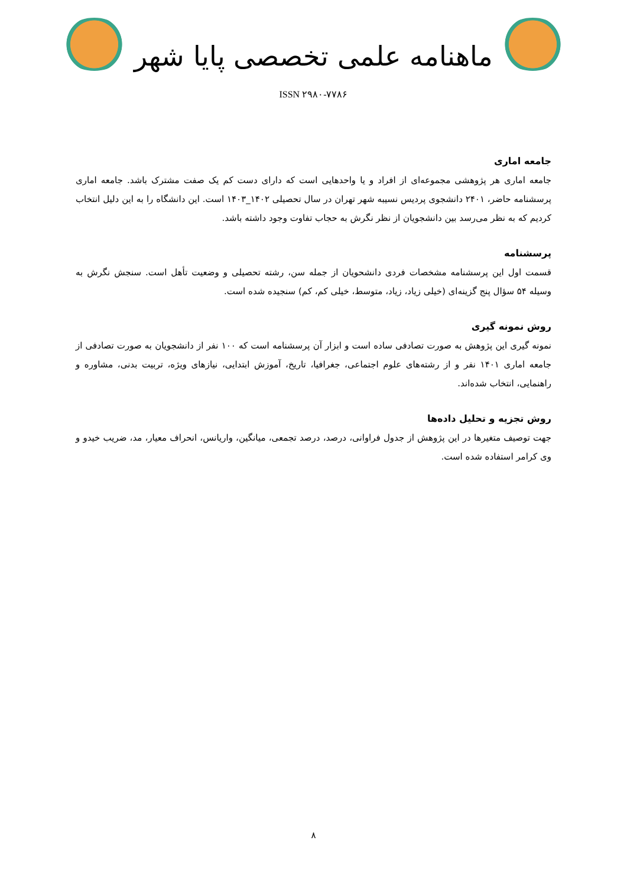ماهنامه علمی تخصصی پایا شهر
ISSN ۲۹۸۰-۷۷۸۶
جامعه اماری
جامعه اماری هر پژوهشی مجموعه‌ای از افراد و یا واحدهایی است که دارای دست کم یک صفت مشترک باشد. جامعه اماری پرسشنامه حاضر، ۲۴۰۱ دانشجوی پردیس نسیبه شهر تهران در سال تحصیلی ۱۴۰۲_۱۴۰۳ است. این دانشگاه را به این دلیل انتخاب کردیم که به نظر می‌رسد بین دانشجویان از نظر نگرش به حجاب تفاوت وجود داشته باشد.
پرسشنامه
قسمت اول این پرسشنامه مشخصات فردی دانشحویان از جمله سن، رشته تحصیلی و وضعیت تأهل است. سنجش نگرش به وسیله ۵۴ سؤال پنج گزینه‌ای (خیلی زیاد، زیاد، متوسط، خیلی کم، کم) سنجیده شده است.
روش نمونه گیری
نمونه گیری این پژوهش به صورت تصادفی ساده است و ابزار آن پرسشنامه است که ۱۰۰ نفر از دانشجویان به صورت تصادفی از جامعه اماری ۱۴۰۱ نفر و از رشته‌های علوم اجتماعی، جغرافیا، تاریخ، آموزش ابتدایی، نیازهای ویژه، تربیت بدنی، مشاوره و راهنمایی، انتخاب شده‌اند.
روش تجزیه و تحلیل داده‌ها
جهت توصیف متغیرها در این پژوهش از جدول فراوانی، درصد، درصد تجمعی، میانگین، واریانس، انحراف معیار، مد، ضریب خیدو و وی کرامر استفاده شده است.
۸